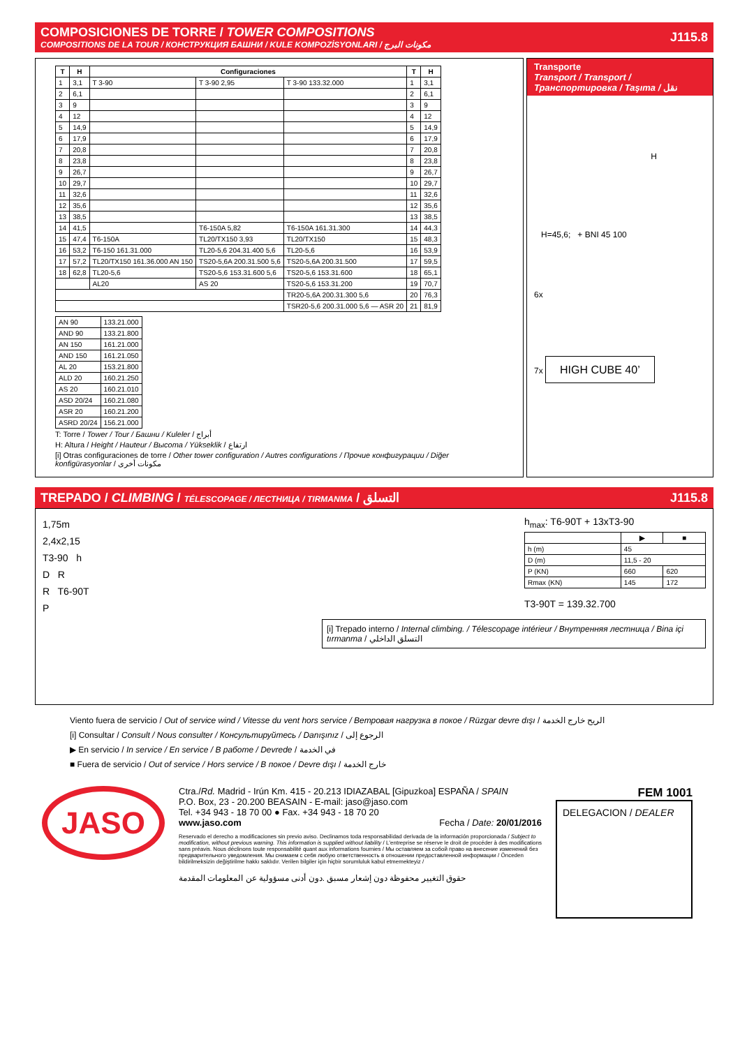COMPOSICIONES DE TORRE / TOWER COMPOSITIONS
COMPOSITIONS DE LA TOUR / КОНСТРУКЦИЯ БАШНИ / KULE KOMPOZİSYONLARI / مكونات البرج
J115.8
| T | H | Configuraciones | | | T | H |
| --- | --- | --- | --- | --- | --- | --- |
| 1 | 3,1 | T 3-90 | T 3-90 2,95 | T 3-90 133.32.000 | 1 | 3,1 |
| 2 | 6,1 | | | | 2 | 6,1 |
| 3 | 9 | | | | 3 | 9 |
| 4 | 12 | | | | 4 | 12 |
| 5 | 14,9 | | | | 5 | 14,9 |
| 6 | 17,9 | | | | 6 | 17,9 |
| 7 | 20,8 | | | | 7 | 20,8 |
| 8 | 23,8 | | | | 8 | 23,8 |
| 9 | 26,7 | | | | 9 | 26,7 |
| 10 | 29,7 | | | | 10 | 29,7 |
| 11 | 32,6 | | | | 11 | 32,6 |
| 12 | 35,6 | | | | 12 | 35,6 |
| 13 | 38,5 | | | | 13 | 38,5 |
| 14 | 41,5 | | T6-150A 5,82 | T6-150A 161.31.300 | 14 | 44,3 |
| 15 | 47,4 | T6-150A | TL20/TX150 3,93 | TL20/TX150 | 15 | 48,3 |
| 16 | 53,2 | T6-150 161.31.000 | TL20-5,6 204.31.400 5,6 | TL20-5,6 | 16 | 53,9 |
| 17 | 57,2 | TL20/TX150 161.36.000 AN 150 | TS20-5,6A 200.31.500 5,6 | TS20-5,6A 200.31.500 | 17 | 59,5 |
| 18 | 62,8 | TL20-5,6 | TS20-5,6 153.31.600 5,6 | TS20-5,6 153.31.600 | 18 | 65,1 |
| | | AL20 | AS 20 | TS20-5,6 153.31.200 | 19 | 70,7 |
| | | | | TR20-5,6A 200.31.300 5,6 | 20 | 76,3 |
| | | | | TSR20-5,6 200.31.000 5,6 — ASR 20 | 21 | 81,9 |
| AN 90 | 133.21.000 |
| AND 90 | 133.21.800 |
| AN 150 | 161.21.000 |
| AND 150 | 161.21.050 |
| AL 20 | 153.21.800 |
| ALD 20 | 160.21.250 |
| AS 20 | 160.21.010 |
| ASD 20/24 | 160.21.080 |
| ASR 20 | 160.21.200 |
| ASRD 20/24 | 156.21.000 |
T: Torre / Tower / Tour / Башни / Kuleler / أبراج
H: Altura / Height / Hauteur / Высота / Yükseklik / ارتفاع
[i] Otras configuraciones de torre / Other tower configuration / Autres configurations / Прочие конфигурации / Diğer konfigürasyonlar / مكونات أخرى
Transporte
Transport / Transport / Транспортировка / Taşıma / نقل
H
H=45,6; + BNI 45 100
6x
7x HIGH CUBE 40’
TREPADO / CLIMBING / TÉLESCOPAGE / ЛЕСТНИЦА / TIRMANMA / التسلق J115.8
1,75m
2,4x2,15
T3-90 h
D R
R T6-90T
P
h<sub>max</sub>: T6-90T + 13xT3-90
| | ▶ | ■ |
| --- | --- | --- |
| h (m) | 45 | |
| D (m) | 11,5 - 20 | |
| P (KN) | 660 | 620 |
| Rmax (KN) | 145 | 172 |
T3-90T = 139.32.700
[i] Trepado interno / Internal climbing. / Télescopage intérieur / Внутренняя лестница / Bina içi tırmanma / التسلق الداخلي
Viento fuera de servicio / Out of service wind / Vitesse du vent hors service / Ветровая нагрузка в покое / Rüzgar devre dışı / الريح خارج الخدمة
[i] Consultar / Consult / Nous consulter / Консультируйтесь / Danışınız / الرجوع إلى
▶ En servicio / In service / En service / В работе / Devrede / في الخدمة
■ Fuera de servicio / Out of service / Hors service / В покое / Devre dışı / خارج الخدمة
JASO
Ctra./Rd. Madrid - Irún Km. 415 - 20.213 IDIAZABAL [Gipuzkoa] ESPAÑA / SPAIN
P.O. Box, 23 - 20.200 BEASAIN - E-mail: jaso@jaso.com
Tel. +34 943 - 18 70 00 ● Fax. +34 943 - 18 70 20
www.jaso.com Fecha / Date: 20/01/2016
Reservado el derecho a modificaciones sin previo aviso. Declinamos toda responsabilidad derivada de la información proporcionada / Subject to modification, without previous warning. This information is supplied without liability / L'entreprise se réserve le droit de procéder à des modifications sans préavis. Nous déclinons toute responsabilité quant aux informations fournies / Мы оставляем за собой право на внесение изменений без предварительного уведомления. Мы снимаем с себя любую ответственность в отношении предоставленной информации / Önceden bildirilmeksizin değiştirilme hakkı saklıdır. Verilen bilgiler için hiçbir sorumluluk kabul etmemekteyiz /
حقوق التغيير محفوظة دون إشعار مسبق .دون أدنى مسؤولية عن المعلومات المقدمة
FEM 1001
DELEGACION / DEALER